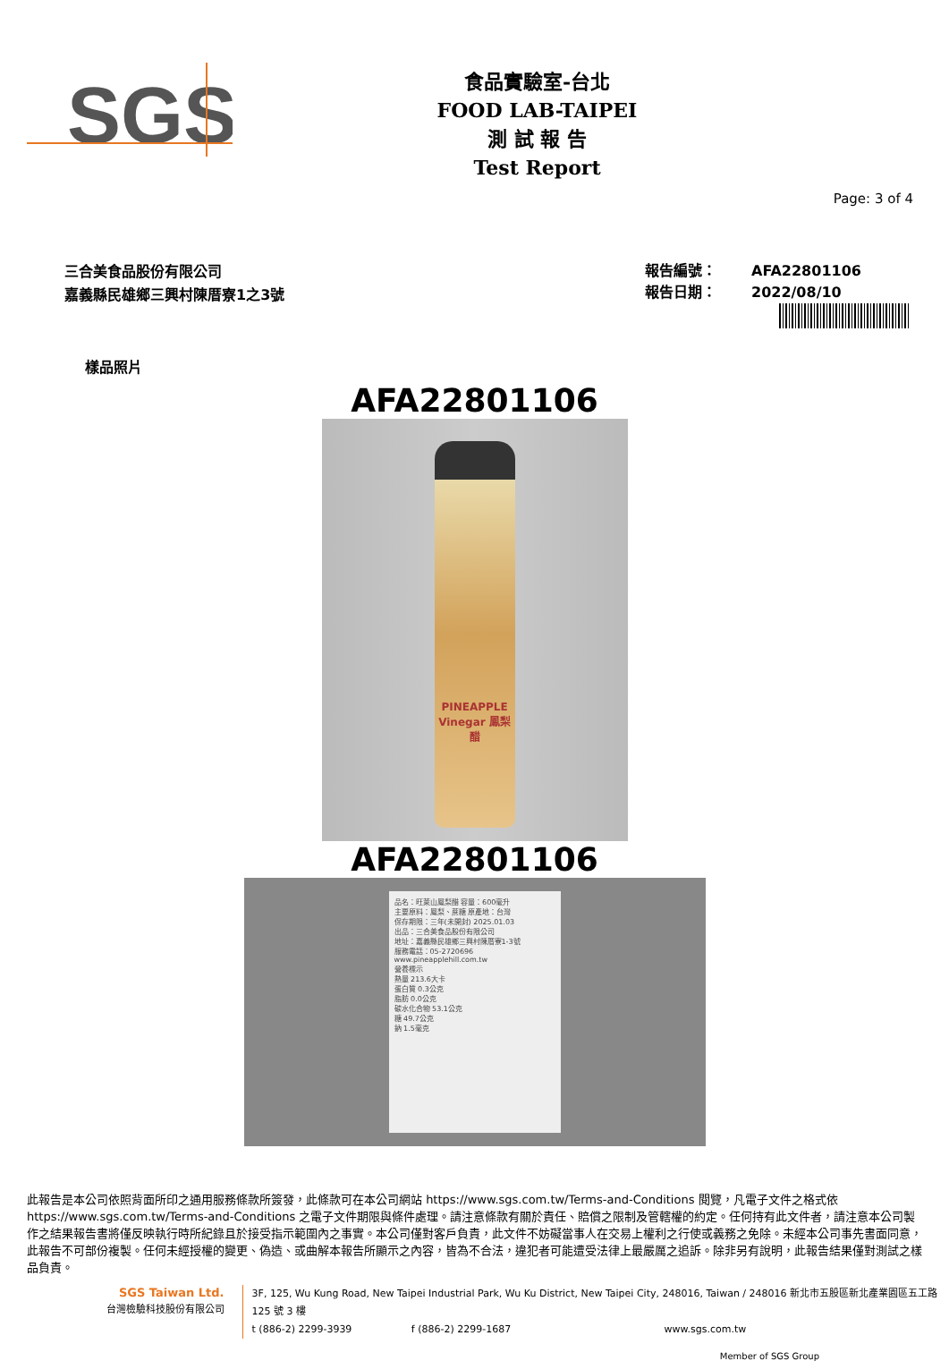SGS
食品實驗室-台北
FOOD LAB-TAIPEI
測 試 報 告
Test Report
Page: 3 of 4
三合美食品股份有限公司
嘉義縣民雄鄉三興村陳厝寮1之3號
報告編號： AFA22801106
報告日期： 2022/08/10
樣品照片
AFA22801106
PINEAPPLE Vinegar 鳳梨醋
AFA22801106
品名：旺萊山鳳梨醋 容量：600毫升
主要原料：鳳梨、蔗糖 原產地：台灣
保存期限：三年(未開封) 2025.01.03
出品：三合美食品股份有限公司
地址：嘉義縣民雄鄉三興村陳厝寮1-3號
服務電話：05-2720696 www.pineapplehill.com.tw
營養標示
熱量 213.6大卡
蛋白質 0.3公克
脂肪 0.0公克
碳水化合物 53.1公克
糖 49.7公克
鈉 1.5毫克
此報告是本公司依照背面所印之通用服務條款所簽發，此條款可在本公司網站 https://www.sgs.com.tw/Terms-and-Conditions 閱覽，凡電子文件之格式依 https://www.sgs.com.tw/Terms-and-Conditions 之電子文件期限與條件處理。請注意條款有關於責任、賠償之限制及管轄權的約定。任何持有此文件者，請注意本公司製作之結果報告書將僅反映執行時所紀錄且於接受指示範圍內之事實。本公司僅對客戶負責，此文件不妨礙當事人在交易上權利之行使或義務之免除。未經本公司事先書面同意，此報告不可部份複製。任何未經授權的變更、偽造、或曲解本報告所顯示之內容，皆為不合法，違犯者可能遭受法律上最嚴厲之追訴。除非另有說明，此報告結果僅對測試之樣品負責。
SGS Taiwan Ltd.
台灣檢驗科技股份有限公司
3F, 125, Wu Kung Road, New Taipei Industrial Park, Wu Ku District, New Taipei City, 248016, Taiwan / 248016 新北市五股區新北產業園區五工路 125 號 3 樓
t (886-2) 2299-3939 f (886-2) 2299-1687 www.sgs.com.tw
Member of SGS Group